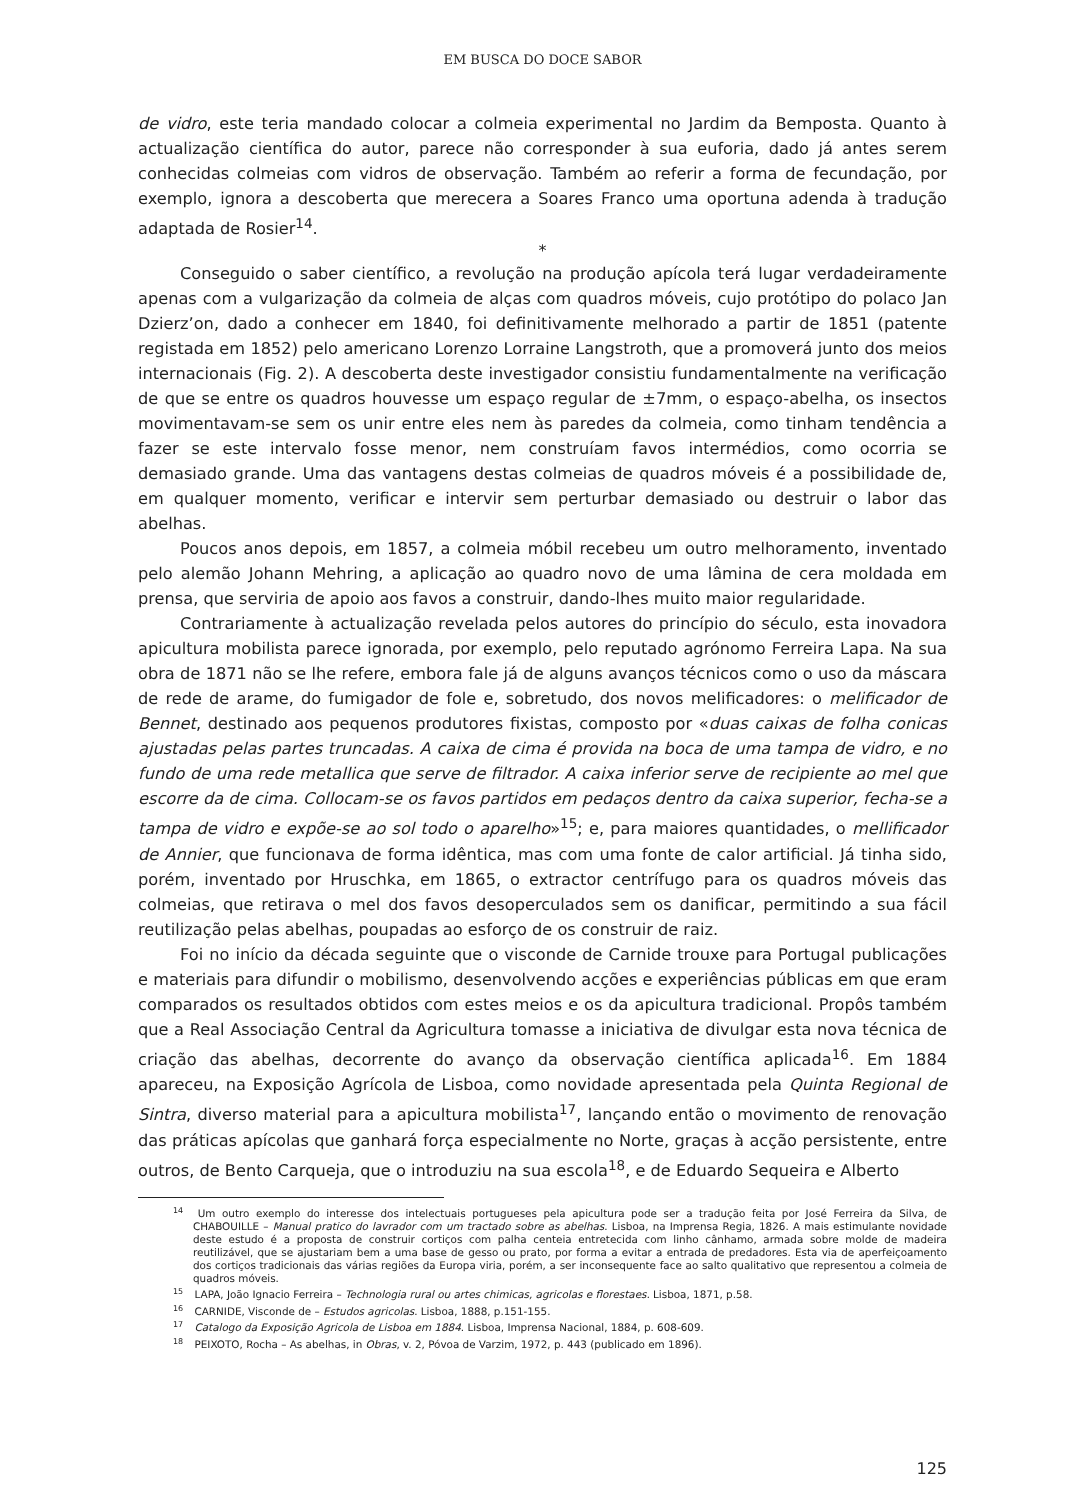EM BUSCA DO DOCE SABOR
de vidro, este teria mandado colocar a colmeia experimental no Jardim da Bemposta. Quanto à actualização científica do autor, parece não corresponder à sua euforia, dado já antes serem conhecidas colmeias com vidros de observação. Também ao referir a forma de fecundação, por exemplo, ignora a descoberta que merecera a Soares Franco uma oportuna adenda à tradução adaptada de Rosier<sup>14</sup>.
*
Conseguido o saber científico, a revolução na produção apícola terá lugar verdadeiramente apenas com a vulgarização da colmeia de alças com quadros móveis, cujo protótipo do polaco Jan Dzierz’on, dado a conhecer em 1840, foi definitivamente melhorado a partir de 1851 (patente registada em 1852) pelo americano Lorenzo Lorraine Langstroth, que a promoverá junto dos meios internacionais (Fig. 2). A descoberta deste investigador consistiu fundamentalmente na verificação de que se entre os quadros houvesse um espaço regular de ±7mm, o espaço-abelha, os insectos movimentavam-se sem os unir entre eles nem às paredes da colmeia, como tinham tendência a fazer se este intervalo fosse menor, nem construíam favos intermédios, como ocorria se demasiado grande. Uma das vantagens destas colmeias de quadros móveis é a possibilidade de, em qualquer momento, verificar e intervir sem perturbar demasiado ou destruir o labor das abelhas.
Poucos anos depois, em 1857, a colmeia móbil recebeu um outro melhoramento, inventado pelo alemão Johann Mehring, a aplicação ao quadro novo de uma lâmina de cera moldada em prensa, que serviria de apoio aos favos a construir, dando-lhes muito maior regularidade.
Contrariamente à actualização revelada pelos autores do princípio do século, esta inovadora apicultura mobilista parece ignorada, por exemplo, pelo reputado agrónomo Ferreira Lapa. Na sua obra de 1871 não se lhe refere, embora fale já de alguns avanços técnicos como o uso da máscara de rede de arame, do fumigador de fole e, sobretudo, dos novos melificadores: o melificador de Bennet, destinado aos pequenos produtores fixistas, composto por «duas caixas de folha conicas ajustadas pelas partes truncadas. A caixa de cima é provida na boca de uma tampa de vidro, e no fundo de uma rede metallica que serve de filtrador. A caixa inferior serve de recipiente ao mel que escorre da de cima. Collocam-se os favos partidos em pedaços dentro da caixa superior, fecha-se a tampa de vidro e expõe-se ao sol todo o aparelho»<sup>15</sup>; e, para maiores quantidades, o mellificador de Annier, que funcionava de forma idêntica, mas com uma fonte de calor artificial. Já tinha sido, porém, inventado por Hruschka, em 1865, o extractor centrífugo para os quadros móveis das colmeias, que retirava o mel dos favos desoperculados sem os danificar, permitindo a sua fácil reutilização pelas abelhas, poupadas ao esforço de os construir de raiz.
Foi no início da década seguinte que o visconde de Carnide trouxe para Portugal publicações e materiais para difundir o mobilismo, desenvolvendo acções e experiências públicas em que eram comparados os resultados obtidos com estes meios e os da apicultura tradicional. Propôs também que a Real Associação Central da Agricultura tomasse a iniciativa de divulgar esta nova técnica de criação das abelhas, decorrente do avanço da observação científica aplicada<sup>16</sup>. Em 1884 apareceu, na Exposição Agrícola de Lisboa, como novidade apresentada pela Quinta Regional de Sintra, diverso material para a apicultura mobilista<sup>17</sup>, lançando então o movimento de renovação das práticas apícolas que ganhará força especialmente no Norte, graças à acção persistente, entre outros, de Bento Carqueja, que o introduziu na sua escola<sup>18</sup>, e de Eduardo Sequeira e Alberto
<sup>14</sup> Um outro exemplo do interesse dos intelectuais portugueses pela apicultura pode ser a tradução feita por José Ferreira da Silva, de CHABOUILLE – Manual pratico do lavrador com um tractado sobre as abelhas. Lisboa, na Imprensa Regia, 1826. A mais estimulante novidade deste estudo é a proposta de construir cortiços com palha centeia entretecida com linho cânhamo, armada sobre molde de madeira reutilizável, que se ajustariam bem a uma base de gesso ou prato, por forma a evitar a entrada de predadores. Esta via de aperfeiçoamento dos cortiços tradicionais das várias regiões da Europa viria, porém, a ser inconsequente face ao salto qualitativo que representou a colmeia de quadros móveis.
<sup>15</sup> LAPA, João Ignacio Ferreira – Technologia rural ou artes chimicas, agricolas e florestaes. Lisboa, 1871, p.58.
<sup>16</sup> CARNIDE, Visconde de – Estudos agricolas. Lisboa, 1888, p.151-155.
<sup>17</sup> Catalogo da Exposição Agricola de Lisboa em 1884. Lisboa, Imprensa Nacional, 1884, p. 608-609.
<sup>18</sup> PEIXOTO, Rocha – As abelhas, in Obras, v. 2, Póvoa de Varzim, 1972, p. 443 (publicado em 1896).
125